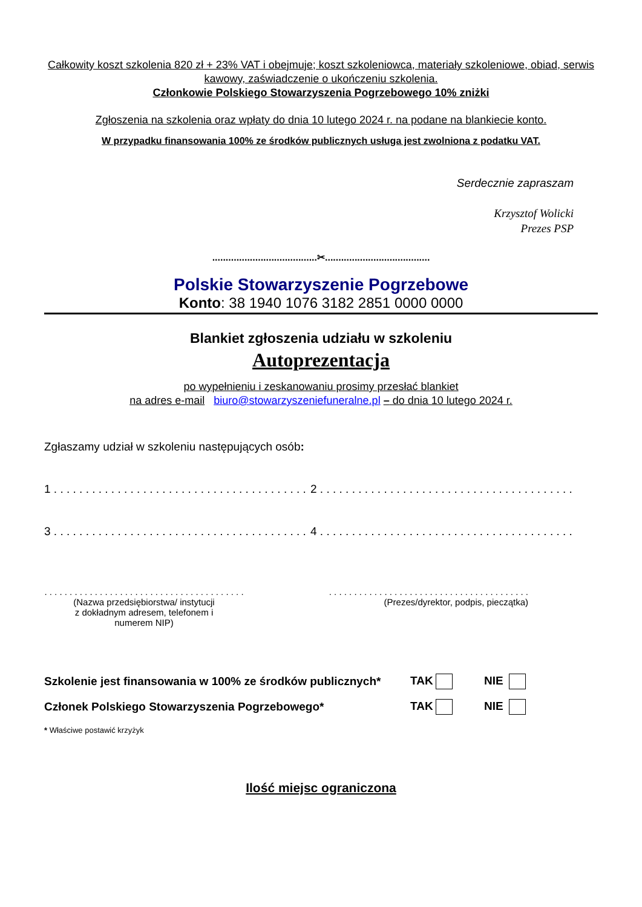Całkowity koszt szkolenia 820 zł + 23% VAT i obejmuje; koszt szkoleniowca, materiały szkoleniowe, obiad, serwis kawowy, zaświadczenie o ukończeniu szkolenia.
Członkowie Polskiego Stowarzyszenia Pogrzebowego 10% zniżki
Zgłoszenia na szkolenia oraz wpłaty do dnia 10 lutego 2024 r. na podane na blankiecie konto.
W przypadku finansowania 100% ze środków publicznych usługa jest zwolniona z podatku VAT.
Serdecznie zapraszam
Krzysztof Wolicki
Prezes PSP
.......................................✂.......................................
Polskie Stowarzyszenie Pogrzebowe
Konto: 38 1940 1076 3182 2851 0000 0000
Blankiet zgłoszenia udziału w szkoleniu
Autoprezentacja
po wypełnieniu i zeskanowaniu prosimy przesłać blankiet
na adres e-mail biuro@stowarzyszeniefuneralne.pl – do dnia 10 lutego 2024 r.
Zgłaszamy udział w szkoleniu następujących osób:
1 . . . . . . . . . . . . . . . . . . . . . . . . . . . . . . . . . . . . . . . .
2 . . . . . . . . . . . . . . . . . . . . . . . . . . . . . . . . . . . . . . . .
3 . . . . . . . . . . . . . . . . . . . . . . . . . . . . . . . . . . . . . . . .
4 . . . . . . . . . . . . . . . . . . . . . . . . . . . . . . . . . . . . . . . .
. . . . . . . . . . . . . . . . . . . . . . . . . . . . . . . . . . . . . . . .
(Nazwa przedsiębiorstwa/ instytucji
z dokładnym adresem, telefonem i
numerem NIP)
. . . . . . . . . . . . . . . . . . . . . . . . . . . . . . . . . . . . . . . .
(Prezes/dyrektor, podpis, pieczątka)
Szkolenie jest finansowania w 100% ze środków publicznych* TAK NIE
Członek Polskiego Stowarzyszenia Pogrzebowego* TAK NIE
* Właściwe postawić krzyżyk
Ilość miejsc ograniczona